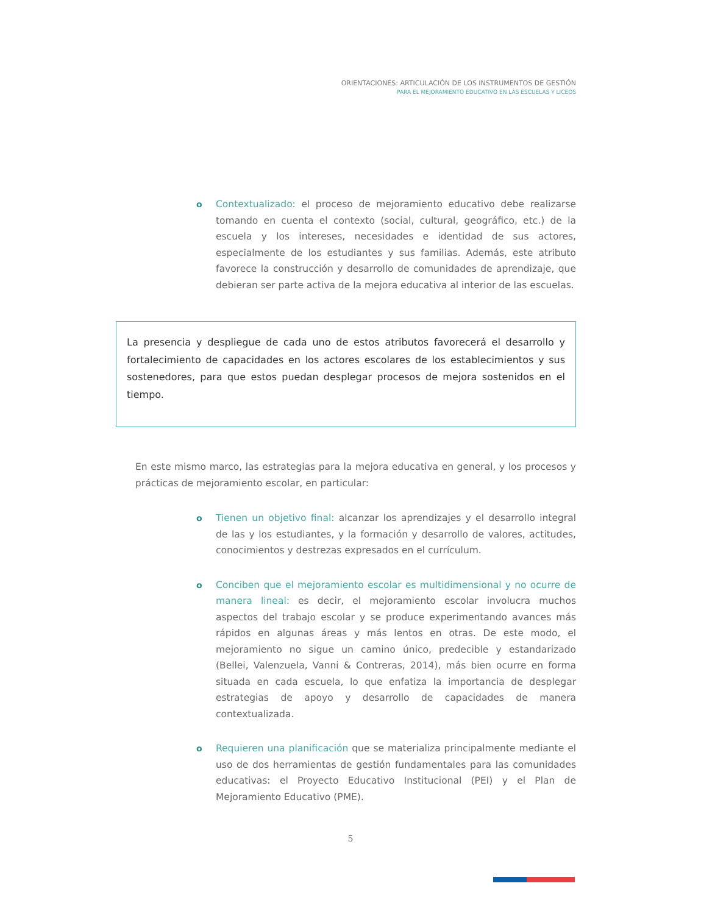ORIENTACIONES: ARTICULACIÓN DE LOS INSTRUMENTOS DE GESTIÓN
PARA EL MEJORAMIENTO EDUCATIVO EN LAS ESCUELAS Y LICEOS
o Contextualizado: el proceso de mejoramiento educativo debe realizarse tomando en cuenta el contexto (social, cultural, geográfico, etc.) de la escuela y los intereses, necesidades e identidad de sus actores, especialmente de los estudiantes y sus familias. Además, este atributo favorece la construcción y desarrollo de comunidades de aprendizaje, que debieran ser parte activa de la mejora educativa al interior de las escuelas.
La presencia y despliegue de cada uno de estos atributos favorecerá el desarrollo y fortalecimiento de capacidades en los actores escolares de los establecimientos y sus sostenedores, para que estos puedan desplegar procesos de mejora sostenidos en el tiempo.
En este mismo marco, las estrategias para la mejora educativa en general, y los procesos y prácticas de mejoramiento escolar, en particular:
o Tienen un objetivo final: alcanzar los aprendizajes y el desarrollo integral de las y los estudiantes, y la formación y desarrollo de valores, actitudes, conocimientos y destrezas expresados en el currículum.
o Conciben que el mejoramiento escolar es multidimensional y no ocurre de manera lineal: es decir, el mejoramiento escolar involucra muchos aspectos del trabajo escolar y se produce experimentando avances más rápidos en algunas áreas y más lentos en otras. De este modo, el mejoramiento no sigue un camino único, predecible y estandarizado (Bellei, Valenzuela, Vanni & Contreras, 2014), más bien ocurre en forma situada en cada escuela, lo que enfatiza la importancia de desplegar estrategias de apoyo y desarrollo de capacidades de manera contextualizada.
o Requieren una planificación que se materializa principalmente mediante el uso de dos herramientas de gestión fundamentales para las comunidades educativas: el Proyecto Educativo Institucional (PEI) y el Plan de Mejoramiento Educativo (PME).
5